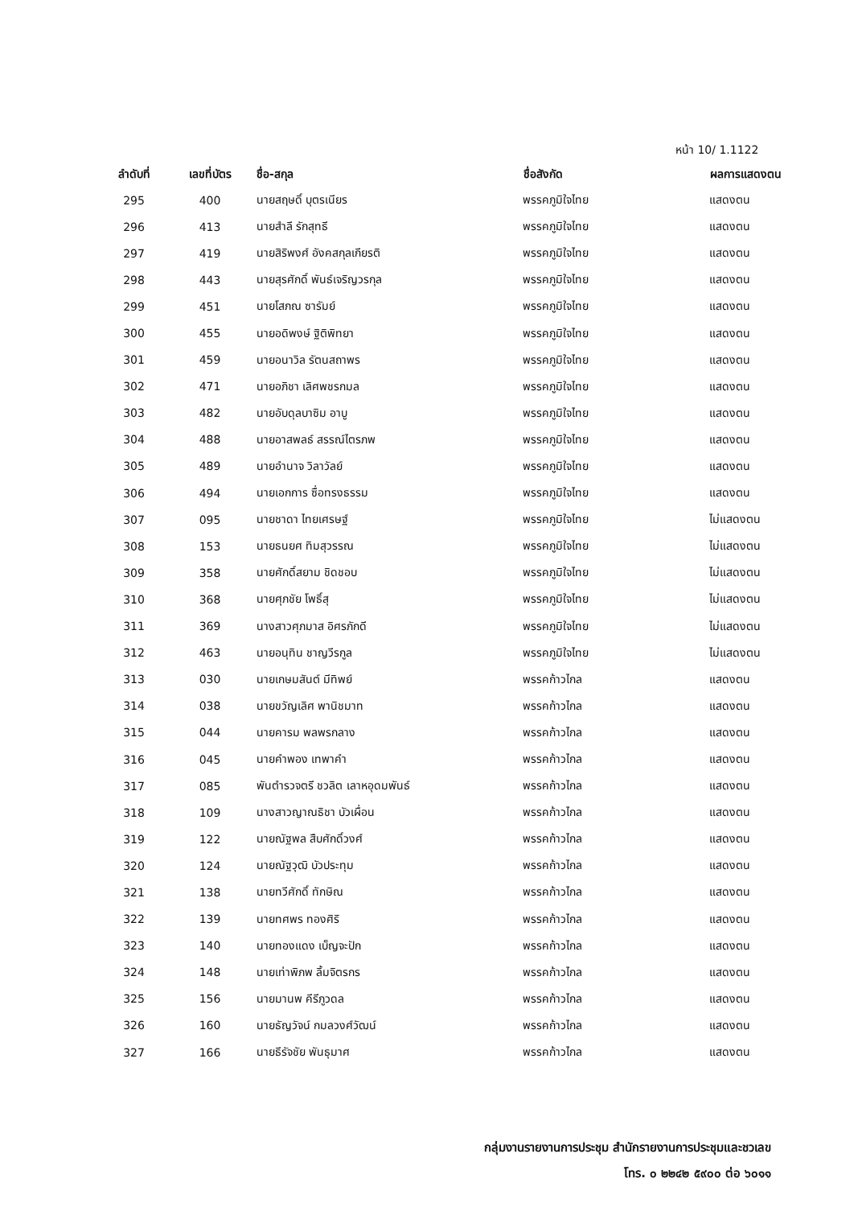หน้า 10/ 1.1122
| ลำดับที่ | เลขที่บัตร | ชื่อ-สกุล | ชื่อสังกัด | ผลการแสดงตน |
| --- | --- | --- | --- | --- |
| 295 | 400 | นายสฤษดิ์ บุตรเนียร | พรรคภูมิใจไทย | แสดงตน |
| 296 | 413 | นายสำลี รักสุทธี | พรรคภูมิใจไทย | แสดงตน |
| 297 | 419 | นายสิริพงศ์ อังคสกุลเกียรติ | พรรคภูมิใจไทย | แสดงตน |
| 298 | 443 | นายสุรศักดิ์ พันธ์เจริญวรกุล | พรรคภูมิใจไทย | แสดงตน |
| 299 | 451 | นายโสภณ ซารัมย์ | พรรคภูมิใจไทย | แสดงตน |
| 300 | 455 | นายอดิพงษ์ ฐิติพิทยา | พรรคภูมิใจไทย | แสดงตน |
| 301 | 459 | นายอนาวิล รัตนสถาพร | พรรคภูมิใจไทย | แสดงตน |
| 302 | 471 | นายอภิชา เลิศพชรกมล | พรรคภูมิใจไทย | แสดงตน |
| 303 | 482 | นายอับดุลบาซิม อาบู | พรรคภูมิใจไทย | แสดงตน |
| 304 | 488 | นายอาสพลธ์ สรรณ์ไตรภพ | พรรคภูมิใจไทย | แสดงตน |
| 305 | 489 | นายอำนาจ วิลาวัลย์ | พรรคภูมิใจไทย | แสดงตน |
| 306 | 494 | นายเอกการ ซื่อทรงธรรม | พรรคภูมิใจไทย | แสดงตน |
| 307 | 095 | นายชาดา ไทยเศรษฐ์ | พรรคภูมิใจไทย | ไม่แสดงตน |
| 308 | 153 | นายธนยศ ทิมสุวรรณ | พรรคภูมิใจไทย | ไม่แสดงตน |
| 309 | 358 | นายศักดิ์สยาม ชิดชอบ | พรรคภูมิใจไทย | ไม่แสดงตน |
| 310 | 368 | นายศุภชัย โพธิ์สุ | พรรคภูมิใจไทย | ไม่แสดงตน |
| 311 | 369 | นางสาวศุภมาส อิศรภักดี | พรรคภูมิใจไทย | ไม่แสดงตน |
| 312 | 463 | นายอนุทิน ชาญวีรกูล | พรรคภูมิใจไทย | ไม่แสดงตน |
| 313 | 030 | นายเกษมสันต์ มีทิพย์ | พรรคก้าวไกล | แสดงตน |
| 314 | 038 | นายขวัญเลิศ พานิชมาท | พรรคก้าวไกล | แสดงตน |
| 315 | 044 | นายคารม พลพรกลาง | พรรคก้าวไกล | แสดงตน |
| 316 | 045 | นายคำพอง เทพาคำ | พรรคก้าวไกล | แสดงตน |
| 317 | 085 | พันตำรวจตรี ชวลิต เลาหอุดมพันธ์ | พรรคก้าวไกล | แสดงตน |
| 318 | 109 | นางสาวญาณธิชา บัวเผื่อน | พรรคก้าวไกล | แสดงตน |
| 319 | 122 | นายณัฐพล สืบศักดิ์วงศ์ | พรรคก้าวไกล | แสดงตน |
| 320 | 124 | นายณัฐวุฒิ บัวประทุม | พรรคก้าวไกล | แสดงตน |
| 321 | 138 | นายทวีศักดิ์ ทักษิณ | พรรคก้าวไกล | แสดงตน |
| 322 | 139 | นายทศพร ทองศิริ | พรรคก้าวไกล | แสดงตน |
| 323 | 140 | นายทองแดง เบ็ญจะปัก | พรรคก้าวไกล | แสดงตน |
| 324 | 148 | นายเท่าพิภพ ลิ้มจิตรกร | พรรคก้าวไกล | แสดงตน |
| 325 | 156 | นายมานพ คีรีภูวดล | พรรคก้าวไกล | แสดงตน |
| 326 | 160 | นายธัญวัจน์ กมลวงศ์วัฒน์ | พรรคก้าวไกล | แสดงตน |
| 327 | 166 | นายธีรัจชัย พันธุมาศ | พรรคก้าวไกล | แสดงตน |
กลุ่มงานรายงานการประชุม สำนักรายงานการประชุมและชวเลข
โทร. ๐ ๒๒๔๒ ๕๙๐๐ ต่อ ๖๐๑๑